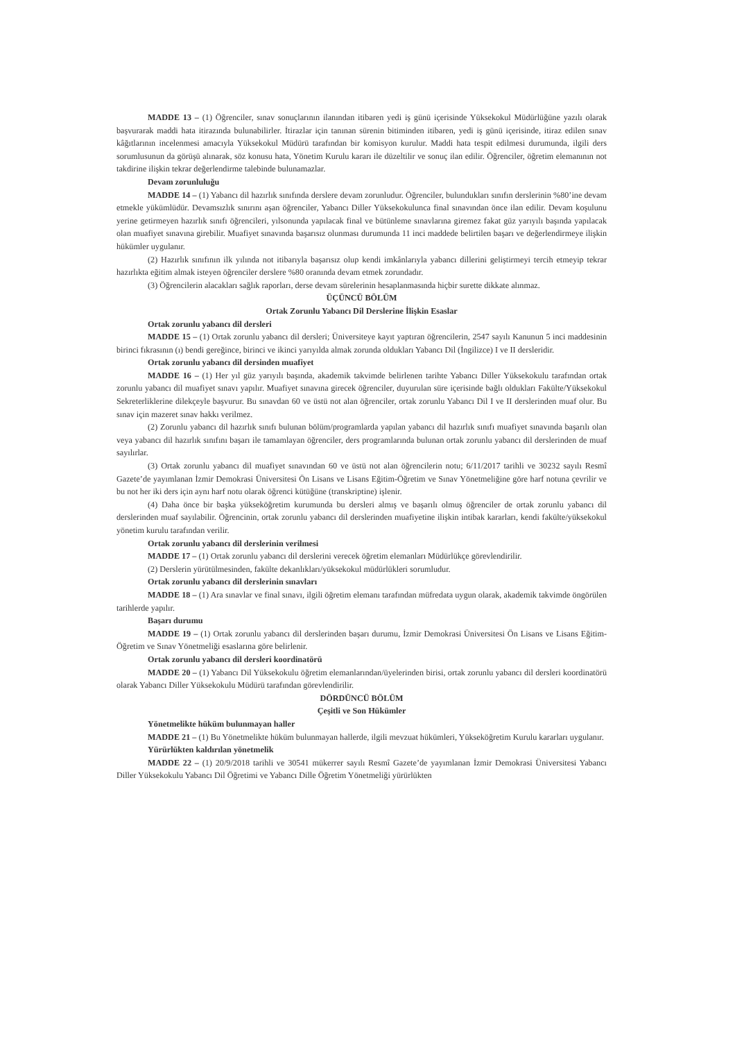MADDE 13 – (1) Öğrenciler, sınav sonuçlarının ilanından itibaren yedi iş günü içerisinde Yüksekokul Müdürlüğüne yazılı olarak başvurarak maddi hata itirazında bulunabilirler. İtirazlar için tanınan sürenin bitiminden itibaren, yedi iş günü içerisinde, itiraz edilen sınav kâğıtlarının incelenmesi amacıyla Yüksekokul Müdürü tarafından bir komisyon kurulur. Maddi hata tespit edilmesi durumunda, ilgili ders sorumlusunun da görüşü alınarak, söz konusu hata, Yönetim Kurulu kararı ile düzeltilir ve sonuç ilan edilir. Öğrenciler, öğretim elemanının not takdirine ilişkin tekrar değerlendirme talebinde bulunamazlar.
Devam zorunluluğu
MADDE 14 – (1) Yabancı dil hazırlık sınıfında derslere devam zorunludur. Öğrenciler, bulundukları sınıfın derslerinin %80’ine devam etmekle yükümlüdür. Devamsızlık sınırını aşan öğrenciler, Yabancı Diller Yüksekokulunca final sınavından önce ilan edilir. Devam koşulunu yerine getirmeyen hazırlık sınıfı öğrencileri, yılsonunda yapılacak final ve bütünleme sınavlarına giremez fakat güz yarıyılı başında yapılacak olan muafiyet sınavına girebilir. Muafiyet sınavında başarısız olunması durumunda 11 inci maddede belirtilen başarı ve değerlendirmeye ilişkin hükümler uygulanır.
(2) Hazırlık sınıfının ilk yılında not itibarıyla başarısız olup kendi imkânlarıyla yabancı dillerini geliştirmeyi tercih etmeyip tekrar hazırlıkta eğitim almak isteyen öğrenciler derslere %80 oranında devam etmek zorundadır.
(3) Öğrencilerin alacakları sağlık raporları, derse devam sürelerinin hesaplanmasında hiçbir surette dikkate alınmaz.
ÜÇÜNCÜ BÖLÜM
Ortak Zorunlu Yabancı Dil Derslerine İlişkin Esaslar
Ortak zorunlu yabancı dil dersleri
MADDE 15 – (1) Ortak zorunlu yabancı dil dersleri; Üniversiteye kayıt yaptıran öğrencilerin, 2547 sayılı Kanunun 5 inci maddesinin birinci fıkrasının (ı) bendi gereğince, birinci ve ikinci yarıyılda almak zorunda oldukları Yabancı Dil (İngilizce) I ve II dersleridir.
Ortak zorunlu yabancı dil dersinden muafiyet
MADDE 16 – (1) Her yıl güz yarıyılı başında, akademik takvimde belirlenen tarihte Yabancı Diller Yüksekokulu tarafından ortak zorunlu yabancı dil muafiyet sınavı yapılır. Muafiyet sınavına girecek öğrenciler, duyurulan süre içerisinde bağlı oldukları Fakülte/Yüksekokul Sekreterliklerine dilekçeyle başvurur. Bu sınavdan 60 ve üstü not alan öğrenciler, ortak zorunlu Yabancı Dil I ve II derslerinden muaf olur. Bu sınav için mazeret sınav hakkı verilmez.
(2) Zorunlu yabancı dil hazırlık sınıfı bulunan bölüm/programlarda yapılan yabancı dil hazırlık sınıfı muafiyet sınavında başarılı olan veya yabancı dil hazırlık sınıfını başarı ile tamamlayan öğrenciler, ders programlarında bulunan ortak zorunlu yabancı dil derslerinden de muaf sayılırlar.
(3) Ortak zorunlu yabancı dil muafiyet sınavından 60 ve üstü not alan öğrencilerin notu; 6/11/2017 tarihli ve 30232 sayılı Resmî Gazete’de yayımlanan İzmir Demokrasi Üniversitesi Ön Lisans ve Lisans Eğitim-Öğretim ve Sınav Yönetmeliğine göre harf notuna çevrilir ve bu not her iki ders için aynı harf notu olarak öğrenci kütüğüne (transkriptine) işlenir.
(4) Daha önce bir başka yükseköğretim kurumunda bu dersleri almış ve başarılı olmuş öğrenciler de ortak zorunlu yabancı dil derslerinden muaf sayılabilir. Öğrencinin, ortak zorunlu yabancı dil derslerinden muafiyetine ilişkin intibak kararları, kendi fakülte/yüksekokul yönetim kurulu tarafından verilir.
Ortak zorunlu yabancı dil derslerinin verilmesi
MADDE 17 – (1) Ortak zorunlu yabancı dil derslerini verecek öğretim elemanları Müdürlükçe görevlendirilir.
(2) Derslerin yürütülmesinden, fakülte dekanlıkları/yüksekokul müdürlükleri sorumludur.
Ortak zorunlu yabancı dil derslerinin sınavları
MADDE 18 – (1) Ara sınavlar ve final sınavı, ilgili öğretim elemanı tarafından müfredata uygun olarak, akademik takvimde öngörülen tarihlerde yapılır.
Başarı durumu
MADDE 19 – (1) Ortak zorunlu yabancı dil derslerinden başarı durumu, İzmir Demokrasi Üniversitesi Ön Lisans ve Lisans Eğitim-Öğretim ve Sınav Yönetmeliği esaslarına göre belirlenir.
Ortak zorunlu yabancı dil dersleri koordinatörü
MADDE 20 – (1) Yabancı Dil Yüksekokulu öğretim elemanlarından/üyelerinden birisi, ortak zorunlu yabancı dil dersleri koordinatörü olarak Yabancı Diller Yüksekokulu Müdürü tarafından görevlendirilir.
DÖRDÜNCÜ BÖLÜM
Çeşitli ve Son Hükümler
Yönetmelikte hüküm bulunmayan haller
MADDE 21 – (1) Bu Yönetmelikte hüküm bulunmayan hallerde, ilgili mevzuat hükümleri, Yükseköğretim Kurulu kararları uygulanır.
Yürürlükten kaldırılan yönetmelik
MADDE 22 – (1) 20/9/2018 tarihli ve 30541 mükerrer sayılı Resmî Gazete’de yayımlanan İzmir Demokrasi Üniversitesi Yabancı Diller Yüksekokulu Yabancı Dil Öğretimi ve Yabancı Dille Öğretim Yönetmeliği yürürlükten